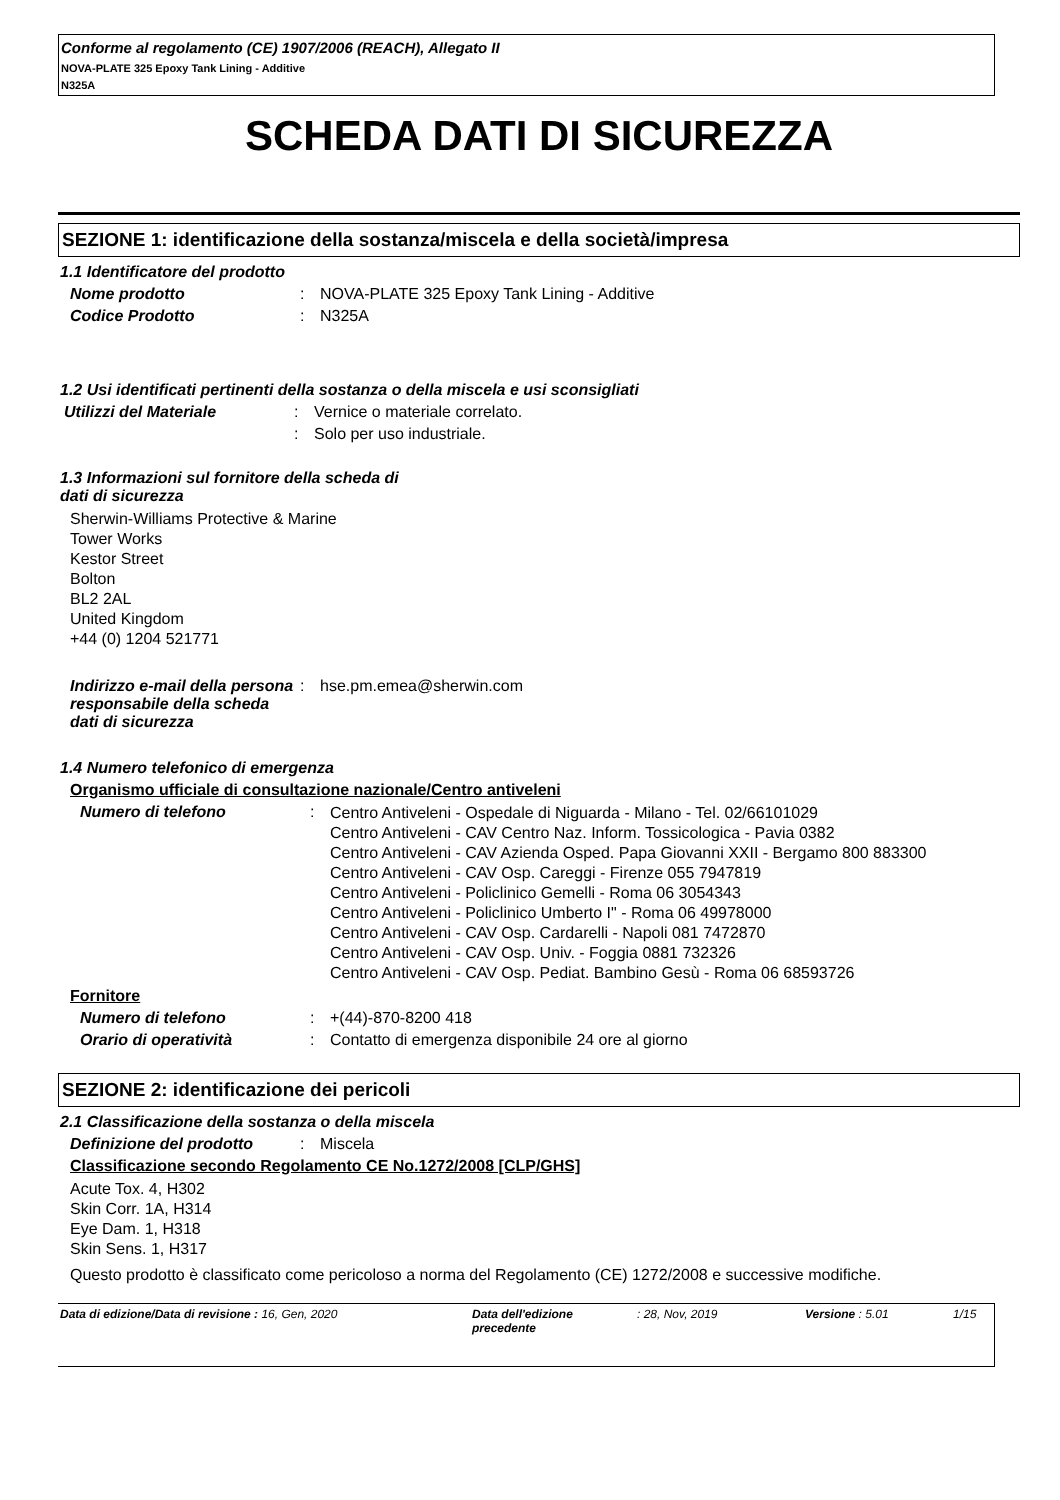Conforme al regolamento (CE) 1907/2006 (REACH), Allegato II
NOVA-PLATE 325 Epoxy Tank Lining - Additive
N325A
SCHEDA DATI DI SICUREZZA
SEZIONE 1: identificazione della sostanza/miscela e della società/impresa
1.1 Identificatore del prodotto
Nome prodotto: NOVA-PLATE 325 Epoxy Tank Lining - Additive
Codice Prodotto: N325A
1.2 Usi identificati pertinenti della sostanza o della miscela e usi sconsigliati
Utilizzi del Materiale: Vernice o materiale correlato.
: Solo per uso industriale.
1.3 Informazioni sul fornitore della scheda di
dati di sicurezza
Sherwin-Williams Protective & Marine
Tower Works
Kestor Street
Bolton
BL2 2AL
United Kingdom
+44 (0) 1204 521771
Indirizzo e-mail della persona responsabile della scheda dati di sicurezza: hse.pm.emea@sherwin.com
1.4 Numero telefonico di emergenza
Organismo ufficiale di consultazione nazionale/Centro antiveleni
Numero di telefono: Centro Antiveleni - Ospedale di Niguarda - Milano - Tel. 02/66101029
Centro Antiveleni - CAV Centro Naz. Inform. Tossicologica - Pavia 0382
Centro Antiveleni - CAV Azienda Osped. Papa Giovanni XXII - Bergamo 800 883300
Centro Antiveleni - CAV Osp. Careggi - Firenze 055 7947819
Centro Antiveleni - Policlinico Gemelli - Roma 06 3054343
Centro Antiveleni - Policlinico Umberto I" - Roma 06 49978000
Centro Antiveleni - CAV Osp. Cardarelli - Napoli 081 7472870
Centro Antiveleni - CAV Osp. Univ. - Foggia 0881 732326
Centro Antiveleni - CAV Osp. Pediat. Bambino Gesù - Roma 06 68593726
Fornitore
Numero di telefono: +(44)-870-8200 418
Orario di operatività: Contatto di emergenza disponibile 24 ore al giorno
SEZIONE 2: identificazione dei pericoli
2.1 Classificazione della sostanza o della miscela
Definizione del prodotto: Miscela
Classificazione secondo Regolamento CE No.1272/2008 [CLP/GHS]
Acute Tox. 4, H302
Skin Corr. 1A, H314
Eye Dam. 1, H318
Skin Sens. 1, H317
Questo prodotto è classificato come pericoloso a norma del Regolamento (CE) 1272/2008 e successive modifiche.
Data di edizione/Data di revisione : 16, Gen, 2020 Data dell'edizione precedente: 28, Nov, 2019 Versione : 5.01 1/15